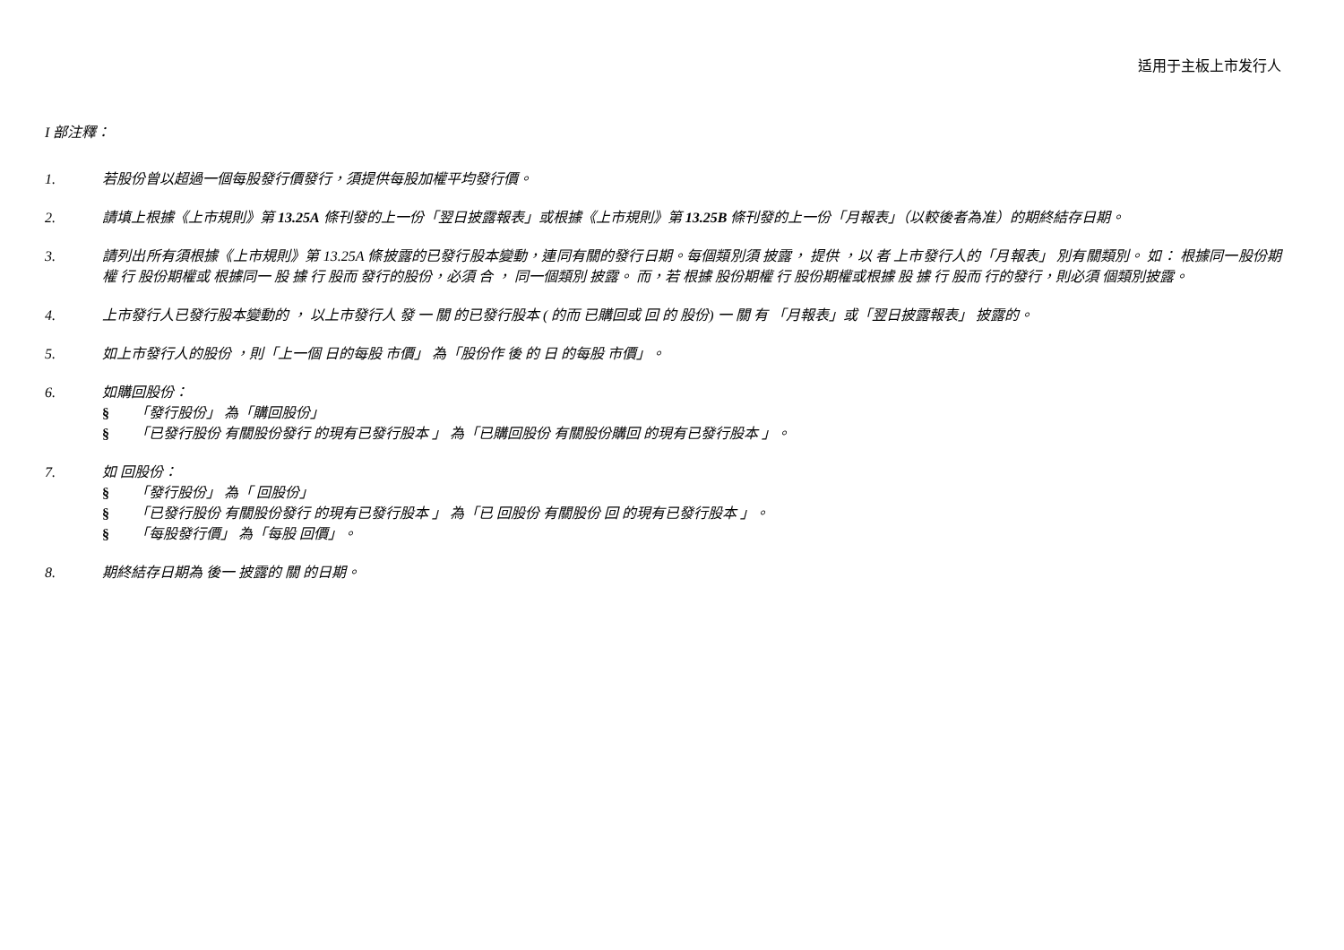适用于主板上市发行人
I 部注釋：
1. 若股份曾以超過一個每股發行價發行，須提供每股加權平均發行價。
2. 請填上根據《上市規則》第 13.25A 條刊發的上一份「翌日披露報表」或根據《上市規則》第 13.25B 條刊發的上一份「月報表」（以較後者為准）的期終結存日期。
3. 請列出所有須根據《上市規則》第 13.25A 條披露的已發行股本變動，連同有關的發行日期。每個類別須 披露， 提供 ，以 者 上市發行人的「月報表」 別有關類別。 如： 根據同一股份期權 行 股份期權或 根據同一 股 據 行 股而 發行的股份，必須 合 ， 同一個類別 披露。 而，若 根據 股份期權 行 股份期權或根據 股 據 行 股而 行的發行，則必須 個類別披露。
4. 上市發行人已發行股本變動的 ， 以上市發行人 發 一 關 的已發行股本 ( 的而 已購回或 回 的 股份) 一 關 有 「月報表」或「翌日披露報表」 披露的。
5. 如上市發行人的股份 ，則「上一個 日的每股 市價」 為「股份作 後 的 日 的每股 市價」。
6. 如購回股份：
§ 「發行股份」 為「購回股份」
§ 「已發行股份 有關股份發行 的現有已發行股本 」 為「已購回股份 有關股份購回 的現有已發行股本 」。
7. 如 回股份：
§ 「發行股份」 為「 回股份」
§ 「已發行股份 有關股份發行 的現有已發行股本 」 為「已 回股份 有關股份 回 的現有已發行股本 」。
§ 「每股發行價」 為「每股 回價」。
8. 期終結存日期為 後一 披露的 關 的日期。